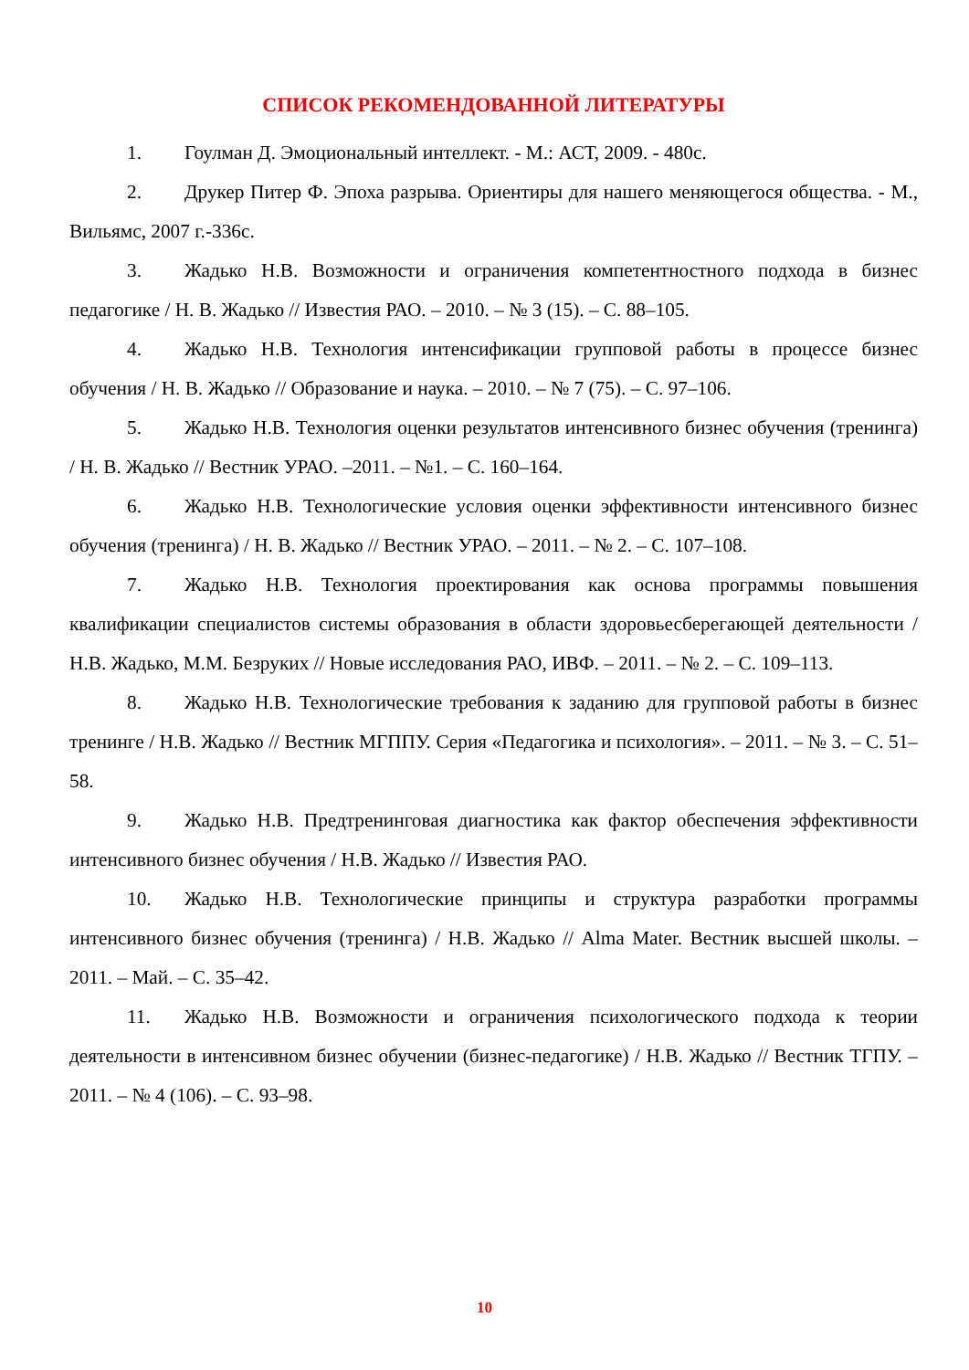СПИСОК РЕКОМЕНДОВАННОЙ ЛИТЕРАТУРЫ
1. Гоулман Д. Эмоциональный интеллект. - М.: АСТ, 2009. - 480с.
2. Друкер Питер Ф. Эпоха разрыва. Ориентиры для нашего меняющегося общества. - М., Вильямс, 2007 г.-336с.
3. Жадько Н.В. Возможности и ограничения компетентностного подхода в бизнес педагогике / Н. В. Жадько // Известия РАО. – 2010. – № 3 (15). – С. 88–105.
4. Жадько Н.В. Технология интенсификации групповой работы в процессе бизнес обучения / Н. В. Жадько // Образование и наука. – 2010. – № 7 (75). – С. 97–106.
5. Жадько Н.В. Технология оценки результатов интенсивного бизнес обучения (тренинга) / Н. В. Жадько // Вестник УРАО. –2011. – №1. – С. 160–164.
6. Жадько Н.В. Технологические условия оценки эффективности интенсивного бизнес обучения (тренинга) / Н. В. Жадько // Вестник УРАО. – 2011. – № 2. – С. 107–108.
7. Жадько Н.В. Технология проектирования как основа программы повышения квалификации специалистов системы образования в области здоровьесберегающей деятельности / Н.В. Жадько, М.М. Безруких // Новые исследования РАО, ИВФ. – 2011. – № 2. – С. 109–113.
8. Жадько Н.В. Технологические требования к заданию для групповой работы в бизнес тренинге / Н.В. Жадько // Вестник МГППУ. Серия «Педагогика и психология». – 2011. – № 3. – С. 51–58.
9. Жадько Н.В. Предтренинговая диагностика как фактор обеспечения эффективности интенсивного бизнес обучения / Н.В. Жадько // Известия РАО.
10. Жадько Н.В. Технологические принципы и структура разработки программы интенсивного бизнес обучения (тренинга) / Н.В. Жадько // Alma Mater. Вестник высшей школы. – 2011. – Май. – С. 35–42.
11. Жадько Н.В. Возможности и ограничения психологического подхода к теории деятельности в интенсивном бизнес обучении (бизнес-педагогике) / Н.В. Жадько // Вестник ТГПУ. – 2011. – № 4 (106). – С. 93–98.
10